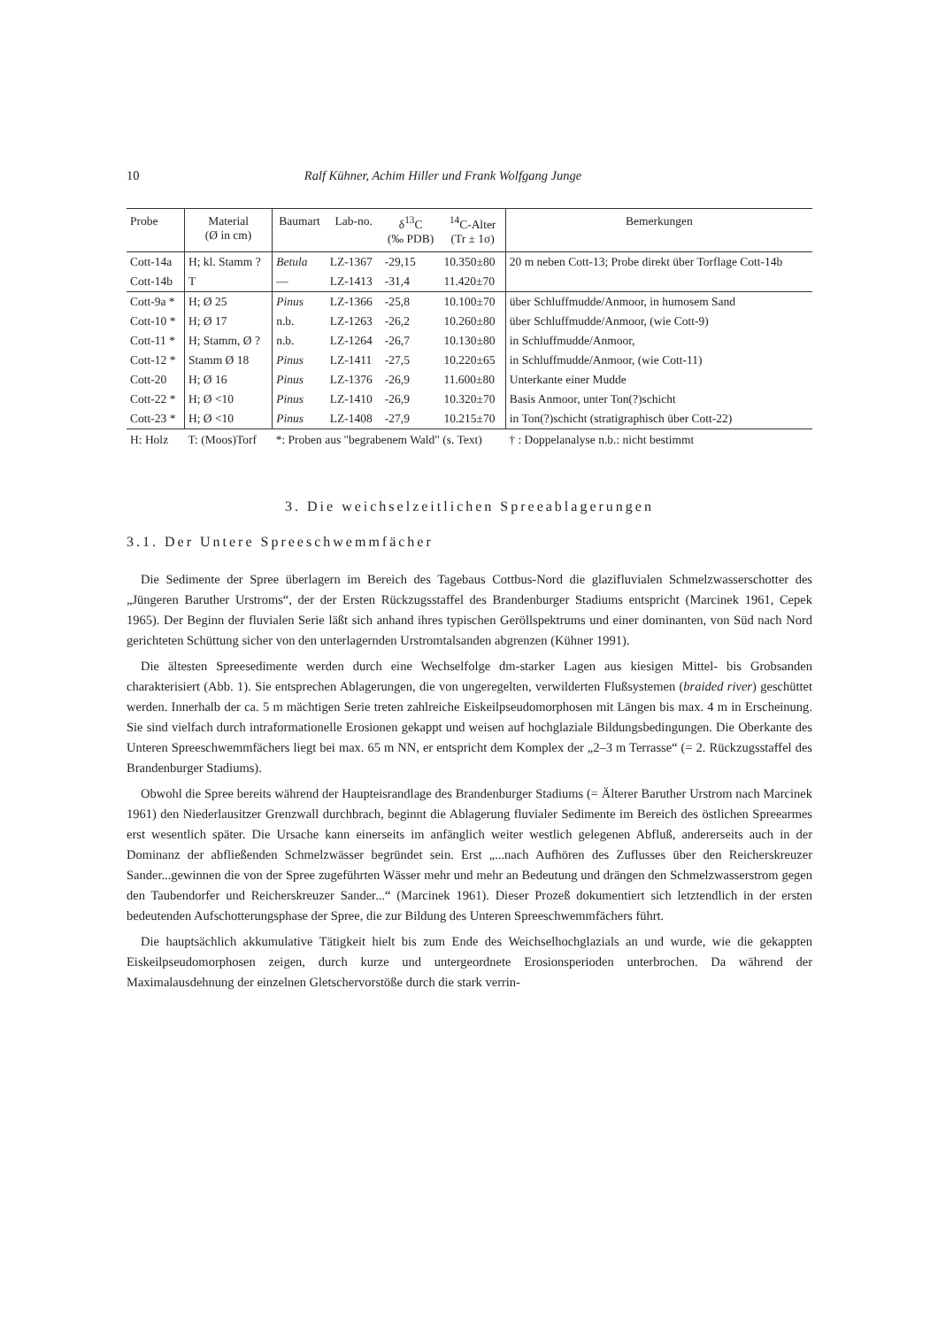10 Ralf Kühner, Achim Hiller und Frank Wolfgang Junge
| Probe | Material (Ø in cm) | Baumart | Lab-no. | δ<sup>13</sup>C (‰ PDB) | <sup>14</sup>C-Alter (Tr ± 1σ) | Bemerkungen |
| --- | --- | --- | --- | --- | --- | --- |
| Cott-14a | H; kl. Stamm ? | Betula | LZ-1367 | -29,15 | 10.350±80 | 20 m neben Cott-13; Probe direkt über Torflage Cott-14b |
| Cott-14b | T | — | LZ-1413 | -31,4 | 11.420±70 | |
| Cott-9a * | H; Ø 25 | Pinus | LZ-1366 | -25,8 | 10.100±70 | über Schluffmudde/Anmoor, in humosem Sand |
| Cott-10 * | H; Ø 17 | n.b. | LZ-1263 | -26,2 | 10.260±80 | über Schluffmudde/Anmoor, (wie Cott-9) |
| Cott-11 * | H; Stamm, Ø ? | n.b. | LZ-1264 | -26,7 | 10.130±80 | in Schluffmudde/Anmoor, |
| Cott-12 * | Stamm Ø 18 | Pinus | LZ-1411 | -27,5 | 10.220±65 | in Schluffmudde/Anmoor, (wie Cott-11) |
| Cott-20 | H; Ø 16 | Pinus | LZ-1376 | -26,9 | 11.600±80 | Unterkante einer Mudde |
| Cott-22 * | H; Ø <10 | Pinus | LZ-1410 | -26,9 | 10.320±70 | Basis Anmoor, unter Ton(?)schicht |
| Cott-23 * | H; Ø <10 | Pinus | LZ-1408 | -27,9 | 10.215±70 | in Ton(?)schicht (stratigraphisch über Cott-22) |
| H: Holz | T: (Moos)Torf | *: Proben aus "begrabenem Wald" (s. Text) | | | | † : Doppelanalyse n.b.: nicht bestimmt |
3. Die weichselzeitlichen Spreeablagerungen
3.1. Der Untere Spreeschwemmfächer
Die Sedimente der Spree überlagern im Bereich des Tagebaus Cottbus-Nord die glazifluvialen Schmelzwasserschotter des „Jüngeren Baruther Urstroms“, der der Ersten Rückzugsstaffel des Brandenburger Stadiums entspricht (Marcinek 1961, Cepek 1965). Der Beginn der fluvialen Serie läßt sich anhand ihres typischen Geröllspektrums und einer dominanten, von Süd nach Nord gerichteten Schüttung sicher von den unterlagernden Urstromtalsanden abgrenzen (Kühner 1991).
Die ältesten Spreesedimente werden durch eine Wechselfolge dm-starker Lagen aus kiesigen Mittel- bis Grobsanden charakterisiert (Abb. 1). Sie entsprechen Ablagerungen, die von ungeregelten, verwilderten Flußsystemen (braided river) geschüttet werden. Innerhalb der ca. 5 m mächtigen Serie treten zahlreiche Eiskeilpseudomorphosen mit Längen bis max. 4 m in Erscheinung. Sie sind vielfach durch intraformationelle Erosionen gekappt und weisen auf hochglaziale Bildungsbedingungen. Die Oberkante des Unteren Spreeschwemmfächers liegt bei max. 65 m NN, er entspricht dem Komplex der „2–3 m Terrasse“ (= 2. Rückzugsstaffel des Brandenburger Stadiums).
Obwohl die Spree bereits während der Haupteisrandlage des Brandenburger Stadiums (= Älterer Baruther Urstrom nach Marcinek 1961) den Niederlausitzer Grenzwall durchbrach, beginnt die Ablagerung fluvialer Sedimente im Bereich des östlichen Spreearmes erst wesentlich später. Die Ursache kann einerseits im anfänglich weiter westlich gelegenen Abfluß, andererseits auch in der Dominanz der abfließenden Schmelzwässer begründet sein. Erst „...nach Aufhören des Zuflusses über den Reicherskreuzer Sander...gewinnen die von der Spree zugeführten Wässer mehr und mehr an Bedeutung und drängen den Schmelzwasserstrom gegen den Taubendorfer und Reicherskreuzer Sander...“ (Marcinek 1961). Dieser Prozeß dokumentiert sich letztendlich in der ersten bedeutenden Aufschotterungsphase der Spree, die zur Bildung des Unteren Spreeschwemmfächers führt.
Die hauptsächlich akkumulative Tätigkeit hielt bis zum Ende des Weichselhochglazials an und wurde, wie die gekappten Eiskeilpseudomorphosen zeigen, durch kurze und untergeordnete Erosionsperioden unterbrochen. Da während der Maximalausdehnung der einzelnen Gletschervorstöße durch die stark verrin-